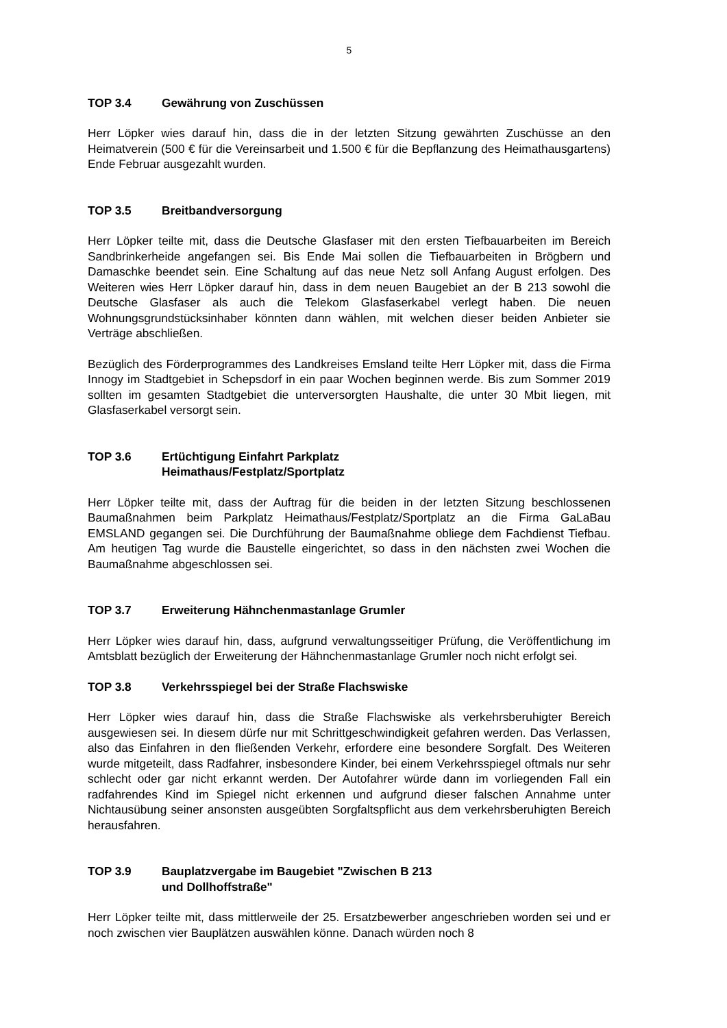5
TOP 3.4 Gewährung von Zuschüssen
Herr Löpker wies darauf hin, dass die in der letzten Sitzung gewährten Zuschüsse an den Heimatverein (500 € für die Vereinsarbeit und 1.500 € für die Bepflanzung des Heimathausgartens) Ende Februar ausgezahlt wurden.
TOP 3.5 Breitbandversorgung
Herr Löpker teilte mit, dass die Deutsche Glasfaser mit den ersten Tiefbauarbeiten im Bereich Sandbrinkerheide angefangen sei. Bis Ende Mai sollen die Tiefbauarbeiten in Brögbern und Damaschke beendet sein. Eine Schaltung auf das neue Netz soll Anfang August erfolgen. Des Weiteren wies Herr Löpker darauf hin, dass in dem neuen Baugebiet an der B 213 sowohl die Deutsche Glasfaser als auch die Telekom Glasfaserkabel verlegt haben. Die neuen Wohnungsgrundstücksinhaber könnten dann wählen, mit welchen dieser beiden Anbieter sie Verträge abschließen.
Bezüglich des Förderprogrammes des Landkreises Emsland teilte Herr Löpker mit, dass die Firma Innogy im Stadtgebiet in Schepsdorf in ein paar Wochen beginnen werde. Bis zum Sommer 2019 sollten im gesamten Stadtgebiet die unterversorgten Haushalte, die unter 30 Mbit liegen, mit Glasfaserkabel versorgt sein.
TOP 3.6 Ertüchtigung Einfahrt Parkplatz
Heimathaus/Festplatz/Sportplatz
Herr Löpker teilte mit, dass der Auftrag für die beiden in der letzten Sitzung beschlossenen Baumaßnahmen beim Parkplatz Heimathaus/Festplatz/Sportplatz an die Firma GaLaBau EMSLAND gegangen sei. Die Durchführung der Baumaßnahme obliege dem Fachdienst Tiefbau. Am heutigen Tag wurde die Baustelle eingerichtet, so dass in den nächsten zwei Wochen die Baumaßnahme abgeschlossen sei.
TOP 3.7 Erweiterung Hähnchenmastanlage Grumler
Herr Löpker wies darauf hin, dass, aufgrund verwaltungsseitiger Prüfung, die Veröffentlichung im Amtsblatt bezüglich der Erweiterung der Hähnchenmastanlage Grumler noch nicht erfolgt sei.
TOP 3.8 Verkehrsspiegel bei der Straße Flachswiske
Herr Löpker wies darauf hin, dass die Straße Flachswiske als verkehrsberuhigter Bereich ausgewiesen sei. In diesem dürfe nur mit Schrittgeschwindigkeit gefahren werden. Das Verlassen, also das Einfahren in den fließenden Verkehr, erfordere eine besondere Sorgfalt. Des Weiteren wurde mitgeteilt, dass Radfahrer, insbesondere Kinder, bei einem Verkehrsspiegel oftmals nur sehr schlecht oder gar nicht erkannt werden. Der Autofahrer würde dann im vorliegenden Fall ein radfahrendes Kind im Spiegel nicht erkennen und aufgrund dieser falschen Annahme unter Nichtausübung seiner ansonsten ausgeübten Sorgfaltspflicht aus dem verkehrsberuhigten Bereich herausfahren.
TOP 3.9 Bauplatzvergabe im Baugebiet "Zwischen B 213
und Dollhoffstraße"
Herr Löpker teilte mit, dass mittlerweile der 25. Ersatzbewerber angeschrieben worden sei und er noch zwischen vier Bauplätzen auswählen könne. Danach würden noch 8